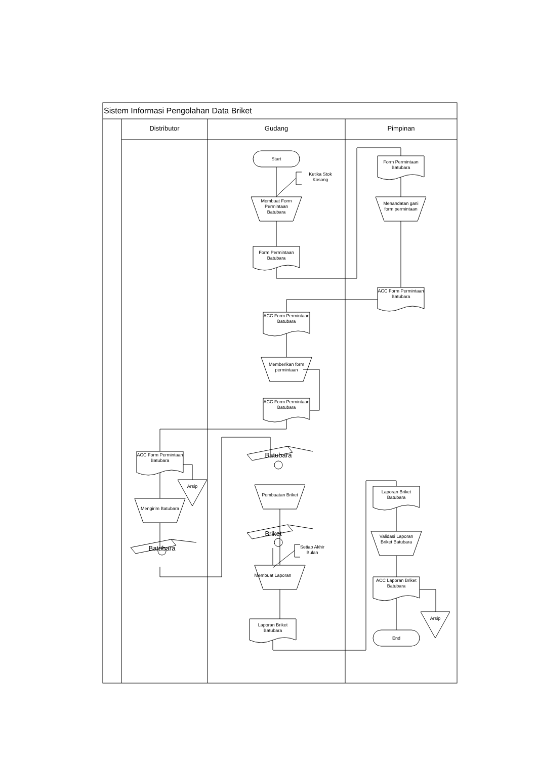Sistem Informasi Pengolahan Data Briket
Distributor Gudang Pimpinan
Start
Ketika Stok Kosong
Membuat Form Permintaan Batubara
Form Permintaan Batubara
Form Permintaan Batubara
Menandatan gani form permintaan
ACC Form Permintaan Batubara
ACC Form Permintaan Batubara
Memberikan form permintaan
ACC Form Permintaan Batubara
ACC Form Permintaan Batubara
Arsip
Mengirim Batubara
Batubara
Batubara
Pembuatan Briket
Briket
Setiap Akhir Bulan
Membuat Laporan
Laporan Briket Batubara
Laporan Briket Batubara
Validasi Laporan Briket Batubara
ACC Laporan Briket Batubara
Arsip
End